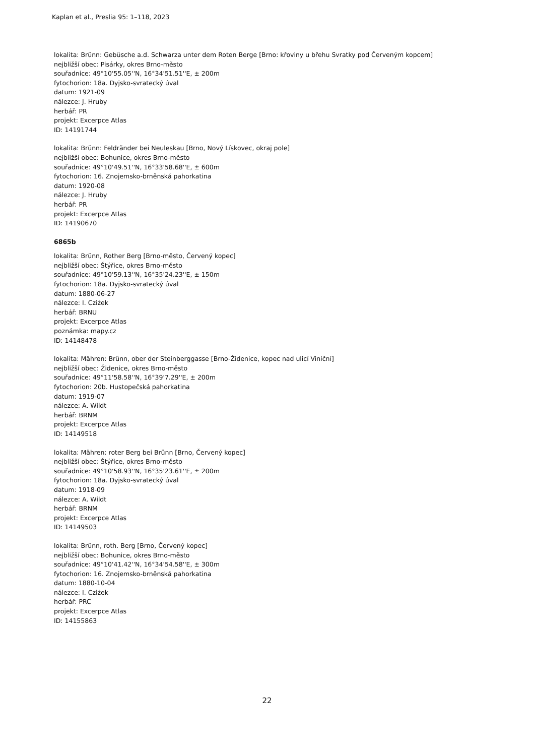Kaplan et al., Preslia 95: 1–118, 2023
lokalita: Brünn: Gebüsche a.d. Schwarza unter dem Roten Berge [Brno: křoviny u břehu Svratky pod Červeným kopcem]
nejbližší obec: Pisárky, okres Brno-město
souřadnice: 49°10'55.05''N, 16°34'51.51''E, ± 200m
fytochorion: 18a. Dyjsko-svratecký úval
datum: 1921-09
nálezce: J. Hruby
herbář: PR
projekt: Excerpce Atlas
ID: 14191744
lokalita: Brünn: Feldränder bei Neuleskau [Brno, Nový Lískovec, okraj pole]
nejbližší obec: Bohunice, okres Brno-město
souřadnice: 49°10'49.51''N, 16°33'58.68''E, ± 600m
fytochorion: 16. Znojemsko-brněnská pahorkatina
datum: 1920-08
nálezce: J. Hruby
herbář: PR
projekt: Excerpce Atlas
ID: 14190670
6865b
lokalita: Brünn, Rother Berg [Brno-město, Červený kopec]
nejbližší obec: Štýřice, okres Brno-město
souřadnice: 49°10'59.13''N, 16°35'24.23''E, ± 150m
fytochorion: 18a. Dyjsko-svratecký úval
datum: 1880-06-27
nálezce: I. Cziżek
herbář: BRNU
projekt: Excerpce Atlas
poznámka: mapy.cz
ID: 14148478
lokalita: Mähren: Brünn, ober der Steinberggasse [Brno-Židenice, kopec nad ulicí Viniční]
nejbližší obec: Židenice, okres Brno-město
souřadnice: 49°11'58.58''N, 16°39'7.29''E, ± 200m
fytochorion: 20b. Hustopečská pahorkatina
datum: 1919-07
nálezce: A. Wildt
herbář: BRNM
projekt: Excerpce Atlas
ID: 14149518
lokalita: Mähren: roter Berg bei Brünn [Brno, Červený kopec]
nejbližší obec: Štýřice, okres Brno-město
souřadnice: 49°10'58.93''N, 16°35'23.61''E, ± 200m
fytochorion: 18a. Dyjsko-svratecký úval
datum: 1918-09
nálezce: A. Wildt
herbář: BRNM
projekt: Excerpce Atlas
ID: 14149503
lokalita: Brünn, roth. Berg [Brno, Červený kopec]
nejbližší obec: Bohunice, okres Brno-město
souřadnice: 49°10'41.42''N, 16°34'54.58''E, ± 300m
fytochorion: 16. Znojemsko-brněnská pahorkatina
datum: 1880-10-04
nálezce: I. Cziżek
herbář: PRC
projekt: Excerpce Atlas
ID: 14155863
22